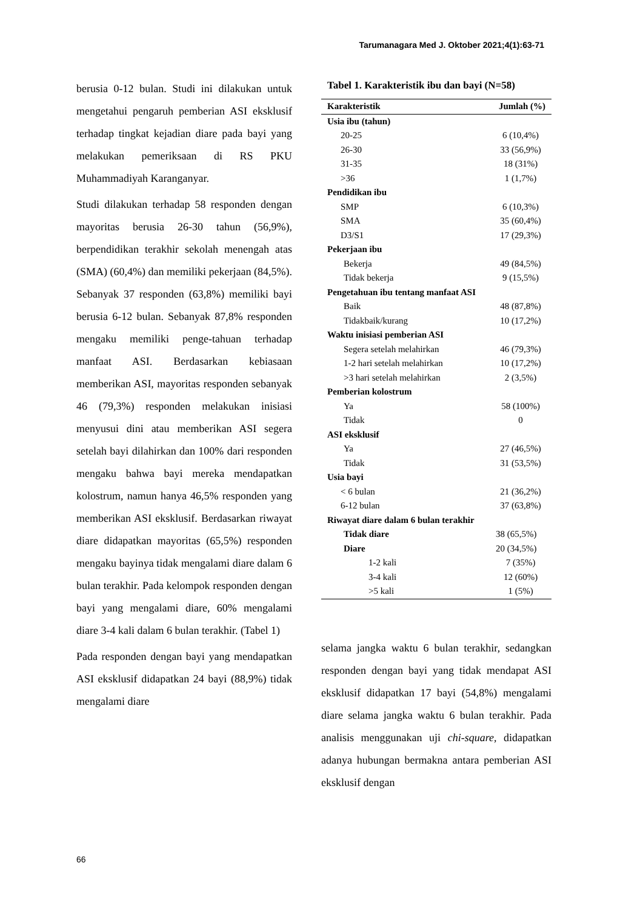Tarumanagara Med J. Oktober 2021;4(1):63-71
berusia 0-12 bulan. Studi ini dilakukan untuk mengetahui pengaruh pemberian ASI eksklusif terhadap tingkat kejadian diare pada bayi yang melakukan pemeriksaan di RS PKU Muhammadiyah Karanganyar.
Studi dilakukan terhadap 58 responden dengan mayoritas berusia 26-30 tahun (56,9%), berpendidikan terakhir sekolah menengah atas (SMA) (60,4%) dan memiliki pekerjaan (84,5%). Sebanyak 37 responden (63,8%) memiliki bayi berusia 6-12 bulan. Sebanyak 87,8% responden mengaku memiliki penge-tahuan terhadap manfaat ASI. Berdasarkan kebiasaan memberikan ASI, mayoritas responden sebanyak 46 (79,3%) responden melakukan inisiasi menyusui dini atau memberikan ASI segera setelah bayi dilahirkan dan 100% dari responden mengaku bahwa bayi mereka mendapatkan kolostrum, namun hanya 46,5% responden yang memberikan ASI eksklusif. Berdasarkan riwayat diare didapatkan mayoritas (65,5%) responden mengaku bayinya tidak mengalami diare dalam 6 bulan terakhir. Pada kelompok responden dengan bayi yang mengalami diare, 60% mengalami diare 3-4 kali dalam 6 bulan terakhir. (Tabel 1)
Pada responden dengan bayi yang mendapatkan ASI eksklusif didapatkan 24 bayi (88,9%) tidak mengalami diare
Tabel 1. Karakteristik ibu dan bayi (N=58)
| Karakteristik | Jumlah (%) |
| --- | --- |
| Usia ibu (tahun) | |
| 20-25 | 6 (10,4%) |
| 26-30 | 33 (56,9%) |
| 31-35 | 18 (31%) |
| >36 | 1 (1,7%) |
| Pendidikan ibu | |
| SMP | 6 (10,3%) |
| SMA | 35 (60,4%) |
| D3/S1 | 17 (29,3%) |
| Pekerjaan ibu | |
| Bekerja | 49 (84,5%) |
| Tidak bekerja | 9 (15,5%) |
| Pengetahuan ibu tentang manfaat ASI | |
| Baik | 48 (87,8%) |
| Tidakbaik/kurang | 10 (17,2%) |
| Waktu inisiasi pemberian ASI | |
| Segera setelah melahirkan | 46 (79,3%) |
| 1-2 hari setelah melahirkan | 10 (17,2%) |
| >3 hari setelah melahirkan | 2 (3,5%) |
| Pemberian kolostrum | |
| Ya | 58 (100%) |
| Tidak | 0 |
| ASI eksklusif | |
| Ya | 27 (46,5%) |
| Tidak | 31 (53,5%) |
| Usia bayi | |
| < 6 bulan | 21 (36,2%) |
| 6-12 bulan | 37 (63,8%) |
| Riwayat diare dalam 6 bulan terakhir | |
| Tidak diare | 38 (65,5%) |
| Diare | 20 (34,5%) |
| 1-2 kali | 7 (35%) |
| 3-4 kali | 12 (60%) |
| >5 kali | 1 (5%) |
selama jangka waktu 6 bulan terakhir, sedangkan responden dengan bayi yang tidak mendapat ASI eksklusif didapatkan 17 bayi (54,8%) mengalami diare selama jangka waktu 6 bulan terakhir. Pada analisis menggunakan uji chi-square, didapatkan adanya hubungan bermakna antara pemberian ASI eksklusif dengan
66